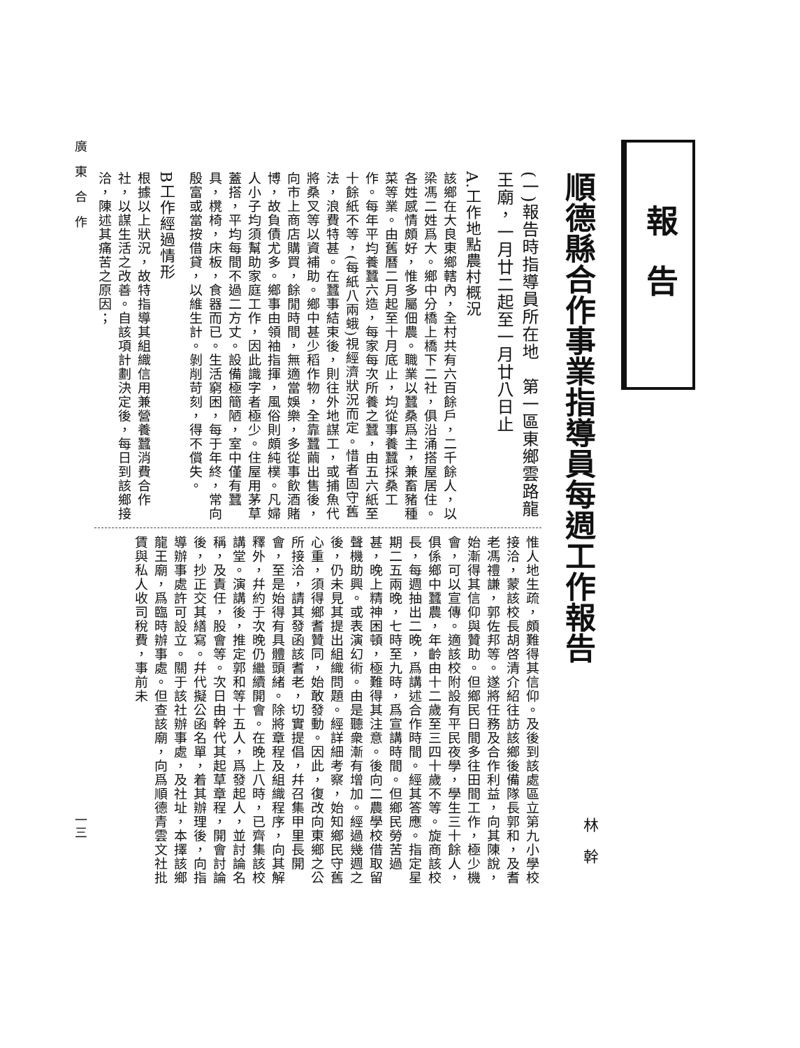報告
順德縣合作事業指導員每週工作報告 林 幹
(一)報告時指導員所在地　第一區東鄉雲路龍王廟，一月廿二起至一月廿八日止
A.工作地點農村概況
該鄉在大良東鄉轄內，全村共有六百餘戶，二千餘人，以梁馮二姓爲大。鄉中分橋上橋下二社，俱沿涌搭屋居住。各姓感情頗好，惟多屬佃農。職業以蠶桑爲主，兼畜豬種菜等業。由舊曆二月起至十月底止，均從事養蠶採桑工作。每年平均養蠶六造，每家每次所養之蠶，由五六紙至十餘紙不等，(每紙八兩蛾)視經濟狀況而定。惜者固守舊法，浪費特甚。在蠶事結束後，則往外地謀工，或捕魚代將桑叉等以資補助。鄉中甚少稻作物，全靠蠶繭出售後，向市上商店購買，餘閒時間，無適當娛樂，多從事飲酒賭博，故負債尤多。鄉事由領袖指揮，風俗則頗純樸。凡婦人小子均須幫助家庭工作，因此識字者極少。住屋用茅草蓋搭，平均每間不過二方丈。設備極簡陋，室中僅有蠶具，櫈椅，床板，食器而已。生活窮困，每于年終，常向殷富或當按借貸，以維生計。剝削苛刻，得不償失。
B工作經過情形
根據以上狀況，故特指導其組織信用兼營養蠶消費合作社，以謀生活之改善。自該項計劃決定後，每日到該鄉接洽，陳述其痛苦之原因；
惟人地生疏，頗難得其信仰。及後到該處區立第九小學校接洽，蒙該校長胡啓清介紹往訪該鄉後備隊長郭和，及耆老馮禮謙，郭佐邦等。遂將任務及合作利益，向其陳說，始漸得其信仰與贊助。但鄉民日間多往田間工作，極少機會，可以宣傳。適該校附設有平民夜學，學生三十餘人，俱係鄉中蠶農，年齡由十二歲至三四十歲不等。旋商該校長，每週抽出二晚，爲講述合作時間。經其答應。指定星期二五兩晚，七時至九時，爲宣講時間。但鄉民勞苦過甚，晚上精神困頓，極難得其注意。後向二農學校借取留聲機助興。或表演幻術。由是聽衆漸有增加。經過幾週之後，仍未見其提出組織問題。經詳細考察，始知鄉民守舊心重，須得鄉耆贊同，始敢發動。因此，復改向東鄉之公所接洽，請其發函該耆老，切實提倡，幷召集甲里長開會，至是始得有具體頭緒。除將章程及組織程序，向其解釋外，幷約于次晚仍繼續開會。在晚上八時，已齊集該校講堂。演講後，推定郭和等十五人，爲發起人，並討論名稱，及責任，股會等。次日由幹代其起草章程，開會討論後，抄正交其繕寫。幷代擬公函名單，着其辦理後，向指導辦事處許可設立。關于該社辦事處，及社址，本擇該鄉龍王廟，爲臨時辦事處。但查該廟，向爲順德青雲文社批賃與私人收司稅費，事前未
廣　東　合　作 一三